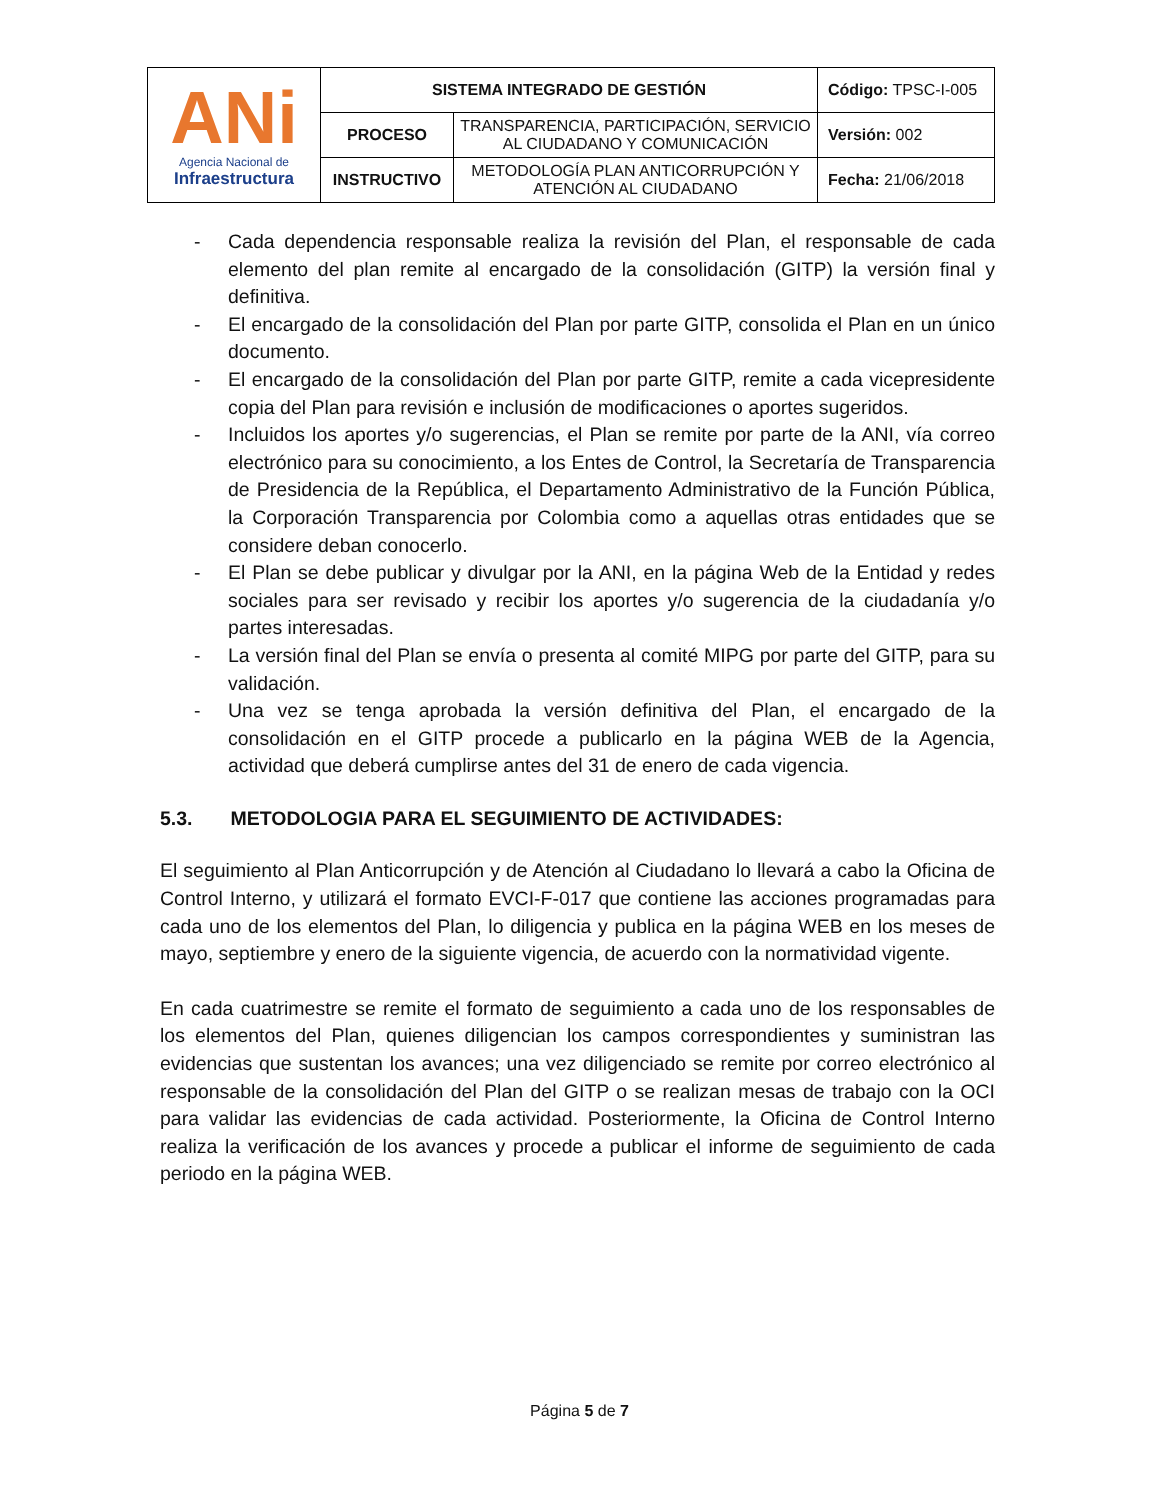| ANi Agencia Nacional de Infraestructura | SISTEMA INTEGRADO DE GESTIÓN | | Código: TPSC-I-005 |
| | PROCESO | TRANSPARENCIA, PARTICIPACIÓN, SERVICIO AL CIUDADANO Y COMUNICACIÓN | Versión: 002 |
| | INSTRUCTIVO | METODOLOGÍA PLAN ANTICORRUPCIÓN Y ATENCIÓN AL CIUDADANO | Fecha: 21/06/2018 |
- Cada dependencia responsable realiza la revisión del Plan, el responsable de cada elemento del plan remite al encargado de la consolidación (GITP) la versión final y definitiva.
- El encargado de la consolidación del Plan por parte GITP, consolida el Plan en un único documento.
- El encargado de la consolidación del Plan por parte GITP, remite a cada vicepresidente copia del Plan para revisión e inclusión de modificaciones o aportes sugeridos.
- Incluidos los aportes y/o sugerencias, el Plan se remite por parte de la ANI, vía correo electrónico para su conocimiento, a los Entes de Control, la Secretaría de Transparencia de Presidencia de la República, el Departamento Administrativo de la Función Pública, la Corporación Transparencia por Colombia como a aquellas otras entidades que se considere deban conocerlo.
- El Plan se debe publicar y divulgar por la ANI, en la página Web de la Entidad y redes sociales para ser revisado y recibir los aportes y/o sugerencia de la ciudadanía y/o partes interesadas.
- La versión final del Plan se envía o presenta al comité MIPG por parte del GITP, para su validación.
- Una vez se tenga aprobada la versión definitiva del Plan, el encargado de la consolidación en el GITP procede a publicarlo en la página WEB de la Agencia, actividad que deberá cumplirse antes del 31 de enero de cada vigencia.
5.3. METODOLOGIA PARA EL SEGUIMIENTO DE ACTIVIDADES:
El seguimiento al Plan Anticorrupción y de Atención al Ciudadano lo llevará a cabo la Oficina de Control Interno, y utilizará el formato EVCI-F-017 que contiene las acciones programadas para cada uno de los elementos del Plan, lo diligencia y publica en la página WEB en los meses de mayo, septiembre y enero de la siguiente vigencia, de acuerdo con la normatividad vigente.
En cada cuatrimestre se remite el formato de seguimiento a cada uno de los responsables de los elementos del Plan, quienes diligencian los campos correspondientes y suministran las evidencias que sustentan los avances; una vez diligenciado se remite por correo electrónico al responsable de la consolidación del Plan del GITP o se realizan mesas de trabajo con la OCI para validar las evidencias de cada actividad. Posteriormente, la Oficina de Control Interno realiza la verificación de los avances y procede a publicar el informe de seguimiento de cada periodo en la página WEB.
Página 5 de 7